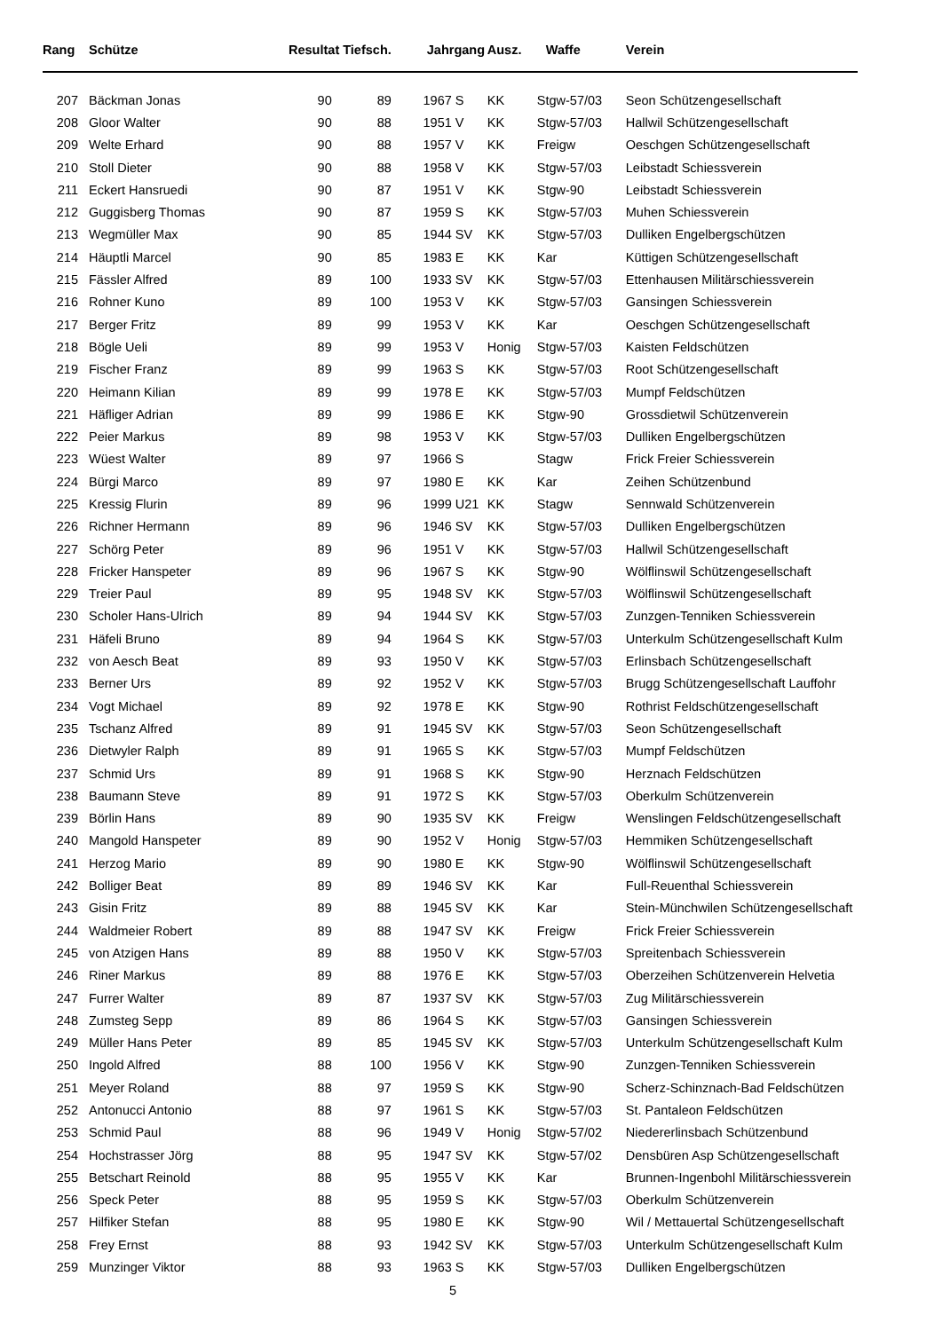| Rang | | Schütze | Resultat Tiefsch. | | Jahrgang | | Ausz. | Waffe | Verein |
| --- | --- | --- | --- | --- | --- | --- | --- | --- | --- |
| 207 | | Bäckman Jonas | 90 | 89 | 1967 | S | KK | Stgw-57/03 | Seon Schützengesellschaft |
| 208 | | Gloor Walter | 90 | 88 | 1951 | V | KK | Stgw-57/03 | Hallwil Schützengesellschaft |
| 209 | | Welte Erhard | 90 | 88 | 1957 | V | KK | Freigw | Oeschgen Schützengesellschaft |
| 210 | | Stoll Dieter | 90 | 88 | 1958 | V | KK | Stgw-57/03 | Leibstadt Schiessverein |
| 211 | | Eckert Hansruedi | 90 | 87 | 1951 | V | KK | Stgw-90 | Leibstadt Schiessverein |
| 212 | | Guggisberg Thomas | 90 | 87 | 1959 | S | KK | Stgw-57/03 | Muhen Schiessverein |
| 213 | | Wegmüller Max | 90 | 85 | 1944 | SV | KK | Stgw-57/03 | Dulliken Engelbergschützen |
| 214 | | Häuptli Marcel | 90 | 85 | 1983 | E | KK | Kar | Küttigen Schützengesellschaft |
| 215 | | Fässler Alfred | 89 | 100 | 1933 | SV | KK | Stgw-57/03 | Ettenhausen Militärschiessverein |
| 216 | | Rohner Kuno | 89 | 100 | 1953 | V | KK | Stgw-57/03 | Gansingen Schiessverein |
| 217 | | Berger Fritz | 89 | 99 | 1953 | V | KK | Kar | Oeschgen Schützengesellschaft |
| 218 | | Bögle Ueli | 89 | 99 | 1953 | V | Honig | Stgw-57/03 | Kaisten Feldschützen |
| 219 | | Fischer Franz | 89 | 99 | 1963 | S | KK | Stgw-57/03 | Root Schützengesellschaft |
| 220 | | Heimann Kilian | 89 | 99 | 1978 | E | KK | Stgw-57/03 | Mumpf Feldschützen |
| 221 | | Häfliger Adrian | 89 | 99 | 1986 | E | KK | Stgw-90 | Grossdietwil Schützenverein |
| 222 | | Peier Markus | 89 | 98 | 1953 | V | KK | Stgw-57/03 | Dulliken Engelbergschützen |
| 223 | | Wüest Walter | 89 | 97 | 1966 | S | | Stagw | Frick Freier Schiessverein |
| 224 | | Bürgi Marco | 89 | 97 | 1980 | E | KK | Kar | Zeihen Schützenbund |
| 225 | | Kressig Flurin | 89 | 96 | 1999 | U21 | KK | Stagw | Sennwald Schützenverein |
| 226 | | Richner Hermann | 89 | 96 | 1946 | SV | KK | Stgw-57/03 | Dulliken Engelbergschützen |
| 227 | | Schörg Peter | 89 | 96 | 1951 | V | KK | Stgw-57/03 | Hallwil Schützengesellschaft |
| 228 | | Fricker Hanspeter | 89 | 96 | 1967 | S | KK | Stgw-90 | Wölflinswil Schützengesellschaft |
| 229 | | Treier Paul | 89 | 95 | 1948 | SV | KK | Stgw-57/03 | Wölflinswil Schützengesellschaft |
| 230 | | Scholer Hans-Ulrich | 89 | 94 | 1944 | SV | KK | Stgw-57/03 | Zunzgen-Tenniken Schiessverein |
| 231 | | Häfeli Bruno | 89 | 94 | 1964 | S | KK | Stgw-57/03 | Unterkulm Schützengesellschaft Kulm |
| 232 | | von Aesch Beat | 89 | 93 | 1950 | V | KK | Stgw-57/03 | Erlinsbach Schützengesellschaft |
| 233 | | Berner Urs | 89 | 92 | 1952 | V | KK | Stgw-57/03 | Brugg Schützengesellschaft Lauffohr |
| 234 | | Vogt Michael | 89 | 92 | 1978 | E | KK | Stgw-90 | Rothrist Feldschützengesellschaft |
| 235 | | Tschanz Alfred | 89 | 91 | 1945 | SV | KK | Stgw-57/03 | Seon Schützengesellschaft |
| 236 | | Dietwyler Ralph | 89 | 91 | 1965 | S | KK | Stgw-57/03 | Mumpf Feldschützen |
| 237 | | Schmid Urs | 89 | 91 | 1968 | S | KK | Stgw-90 | Herznach Feldschützen |
| 238 | | Baumann Steve | 89 | 91 | 1972 | S | KK | Stgw-57/03 | Oberkulm Schützenverein |
| 239 | | Börlin Hans | 89 | 90 | 1935 | SV | KK | Freigw | Wenslingen Feldschützengesellschaft |
| 240 | | Mangold Hanspeter | 89 | 90 | 1952 | V | Honig | Stgw-57/03 | Hemmiken Schützengesellschaft |
| 241 | | Herzog Mario | 89 | 90 | 1980 | E | KK | Stgw-90 | Wölflinswil Schützengesellschaft |
| 242 | | Bolliger Beat | 89 | 89 | 1946 | SV | KK | Kar | Full-Reuenthal Schiessverein |
| 243 | | Gisin Fritz | 89 | 88 | 1945 | SV | KK | Kar | Stein-Münchwilen Schützengesellschaft |
| 244 | | Waldmeier Robert | 89 | 88 | 1947 | SV | KK | Freigw | Frick Freier Schiessverein |
| 245 | | von Atzigen Hans | 89 | 88 | 1950 | V | KK | Stgw-57/03 | Spreitenbach Schiessverein |
| 246 | | Riner Markus | 89 | 88 | 1976 | E | KK | Stgw-57/03 | Oberzeihen Schützenverein Helvetia |
| 247 | | Furrer Walter | 89 | 87 | 1937 | SV | KK | Stgw-57/03 | Zug Militärschiessverein |
| 248 | | Zumsteg Sepp | 89 | 86 | 1964 | S | KK | Stgw-57/03 | Gansingen Schiessverein |
| 249 | | Müller Hans Peter | 89 | 85 | 1945 | SV | KK | Stgw-57/03 | Unterkulm Schützengesellschaft Kulm |
| 250 | | Ingold Alfred | 88 | 100 | 1956 | V | KK | Stgw-90 | Zunzgen-Tenniken Schiessverein |
| 251 | | Meyer Roland | 88 | 97 | 1959 | S | KK | Stgw-90 | Scherz-Schinznach-Bad Feldschützen |
| 252 | | Antonucci Antonio | 88 | 97 | 1961 | S | KK | Stgw-57/03 | St. Pantaleon Feldschützen |
| 253 | | Schmid Paul | 88 | 96 | 1949 | V | Honig | Stgw-57/02 | Niedererlinsbach Schützenbund |
| 254 | | Hochstrasser Jörg | 88 | 95 | 1947 | SV | KK | Stgw-57/02 | Densbüren Asp Schützengesellschaft |
| 255 | | Betschart Reinold | 88 | 95 | 1955 | V | KK | Kar | Brunnen-Ingenbohl Militärschiessverein |
| 256 | | Speck Peter | 88 | 95 | 1959 | S | KK | Stgw-57/03 | Oberkulm Schützenverein |
| 257 | | Hilfiker Stefan | 88 | 95 | 1980 | E | KK | Stgw-90 | Wil / Mettauertal Schützengesellschaft |
| 258 | | Frey Ernst | 88 | 93 | 1942 | SV | KK | Stgw-57/03 | Unterkulm Schützengesellschaft Kulm |
| 259 | | Munzinger Viktor | 88 | 93 | 1963 | S | KK | Stgw-57/03 | Dulliken Engelbergschützen |
5